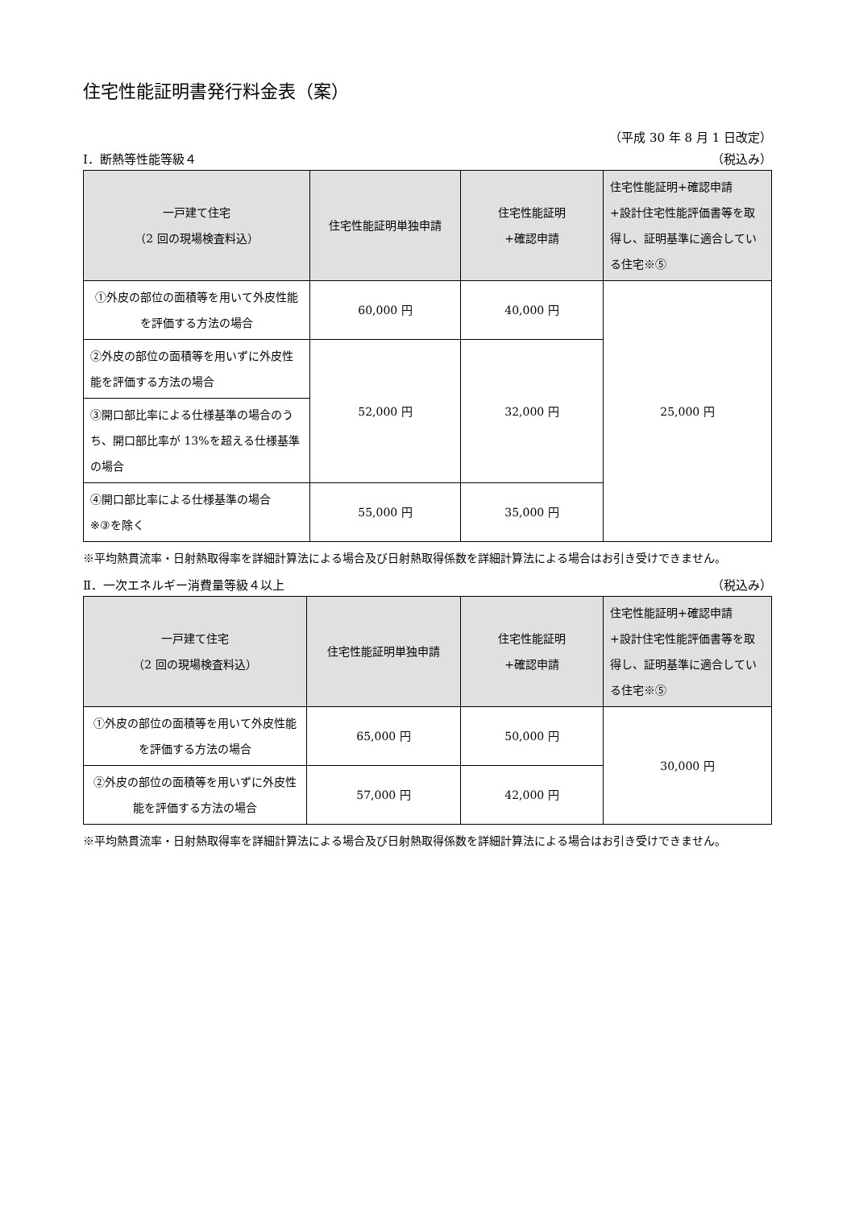住宅性能証明書発行料金表（案）
（平成 30 年 8 月 1 日改定）
Ⅰ．断熱等性能等級４ （税込み）
| 一戸建て住宅 （2 回の現場検査料込） | 住宅性能証明単独申請 | 住宅性能証明 +確認申請 | 住宅性能証明+確認申請 +設計住宅性能評価書等を取得し、証明基準に適合している住宅※⑤ |
| --- | --- | --- | --- |
| ①外皮の部位の面積等を用いて外皮性能を評価する方法の場合 | 60,000 円 | 40,000 円 | 25,000 円 |
| ②外皮の部位の面積等を用いずに外皮性能を評価する方法の場合 | 52,000 円 | 32,000 円 | |
| ③開口部比率による仕様基準の場合のうち、開口部比率が 13%を超える仕様基準の場合 | | | |
| ④開口部比率による仕様基準の場合 ※③を除く | 55,000 円 | 35,000 円 | |
※平均熱貫流率・日射熱取得率を詳細計算法による場合及び日射熱取得係数を詳細計算法による場合はお引き受けできません。
Ⅱ．一次エネルギー消費量等級４以上 （税込み）
| 一戸建て住宅 （2 回の現場検査料込） | 住宅性能証明単独申請 | 住宅性能証明 +確認申請 | 住宅性能証明+確認申請 +設計住宅性能評価書等を取得し、証明基準に適合している住宅※⑤ |
| --- | --- | --- | --- |
| ①外皮の部位の面積等を用いて外皮性能を評価する方法の場合 | 65,000 円 | 50,000 円 | 30,000 円 |
| ②外皮の部位の面積等を用いずに外皮性能を評価する方法の場合 | 57,000 円 | 42,000 円 | |
※平均熱貫流率・日射熱取得率を詳細計算法による場合及び日射熱取得係数を詳細計算法による場合はお引き受けできません。